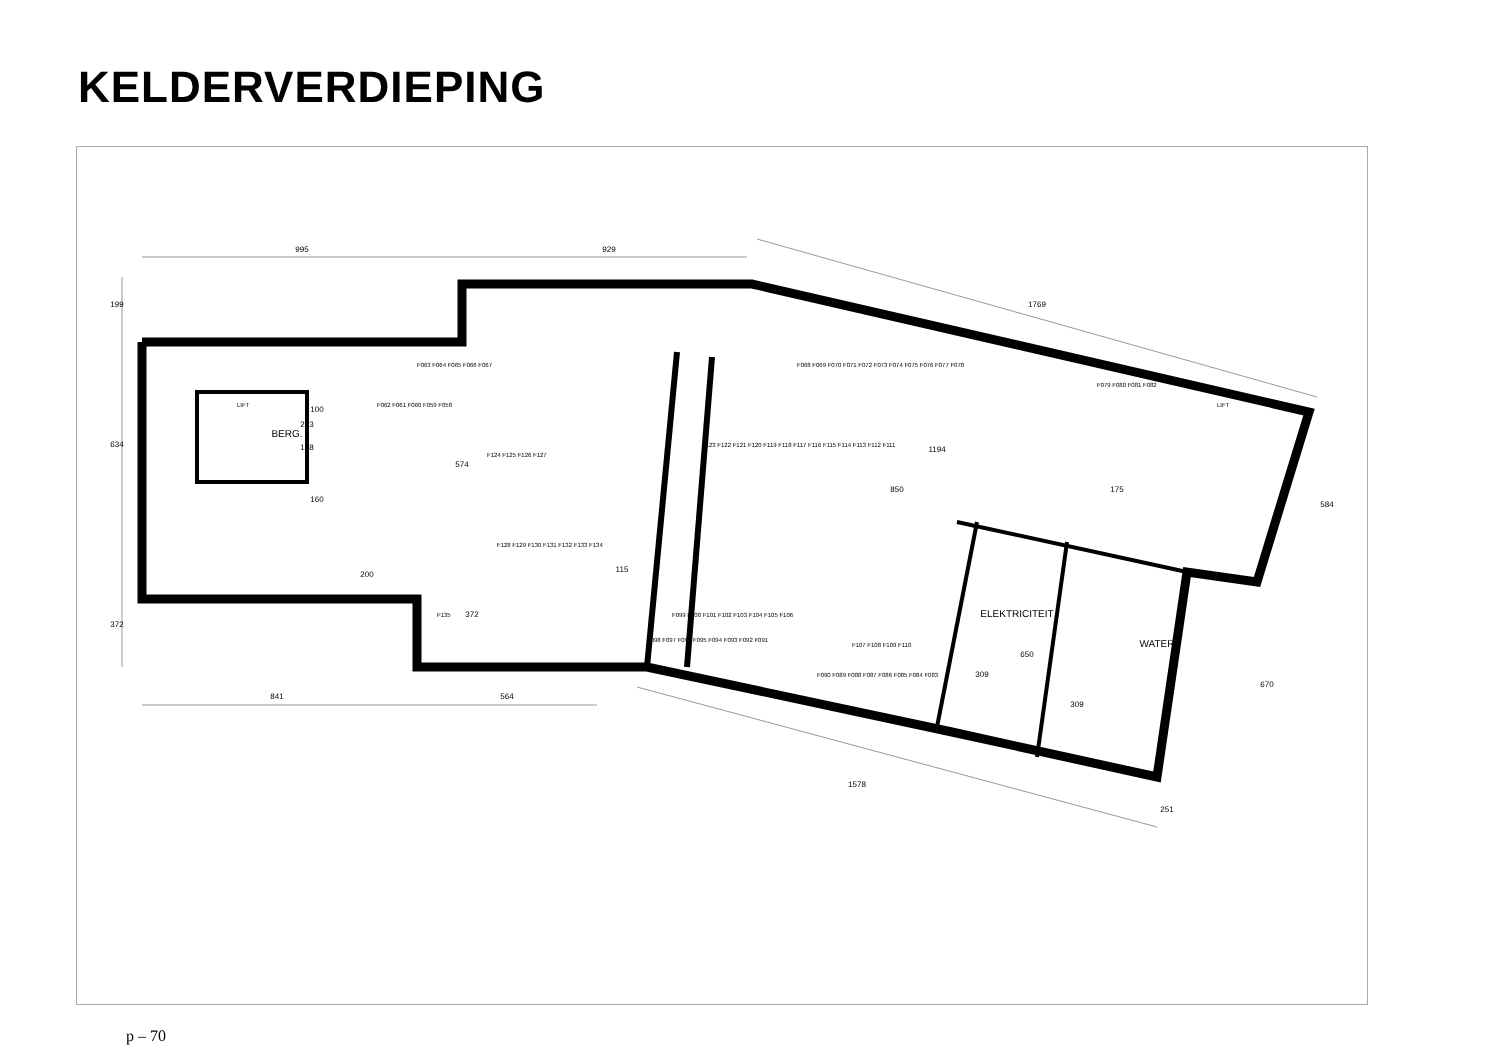KELDERVERDIEPING
995
929
1769
841
564
1578
251
584
670
850
1194
574
200
199
634
372
BERG.
148
372
115
ELEKTRICITEIT
WATER
309
309
650
175
160
100
263
F063 F064 F065 F066 F067
F068 F069 F070 F071 F072 F073 F074 F075 F076 F077 F078
F123 F122 F121 F120 F119 F118 F117 F116 F115 F114 F113 F112 F111
F099 F100 F101 F102 F103 F104 F105 F106
F107 F108 F109 F110
F098 F097 F096 F095 F094 F093 F092 F091
F090 F089 F088 F087 F086 F085 F084 F083
F079 F080 F081 F082
F124 F125 F126 F127
F128 F129 F130 F131 F132 F133 F134
F062 F061 F060 F059 F058
F135
LIFT
LIFT
p – 70